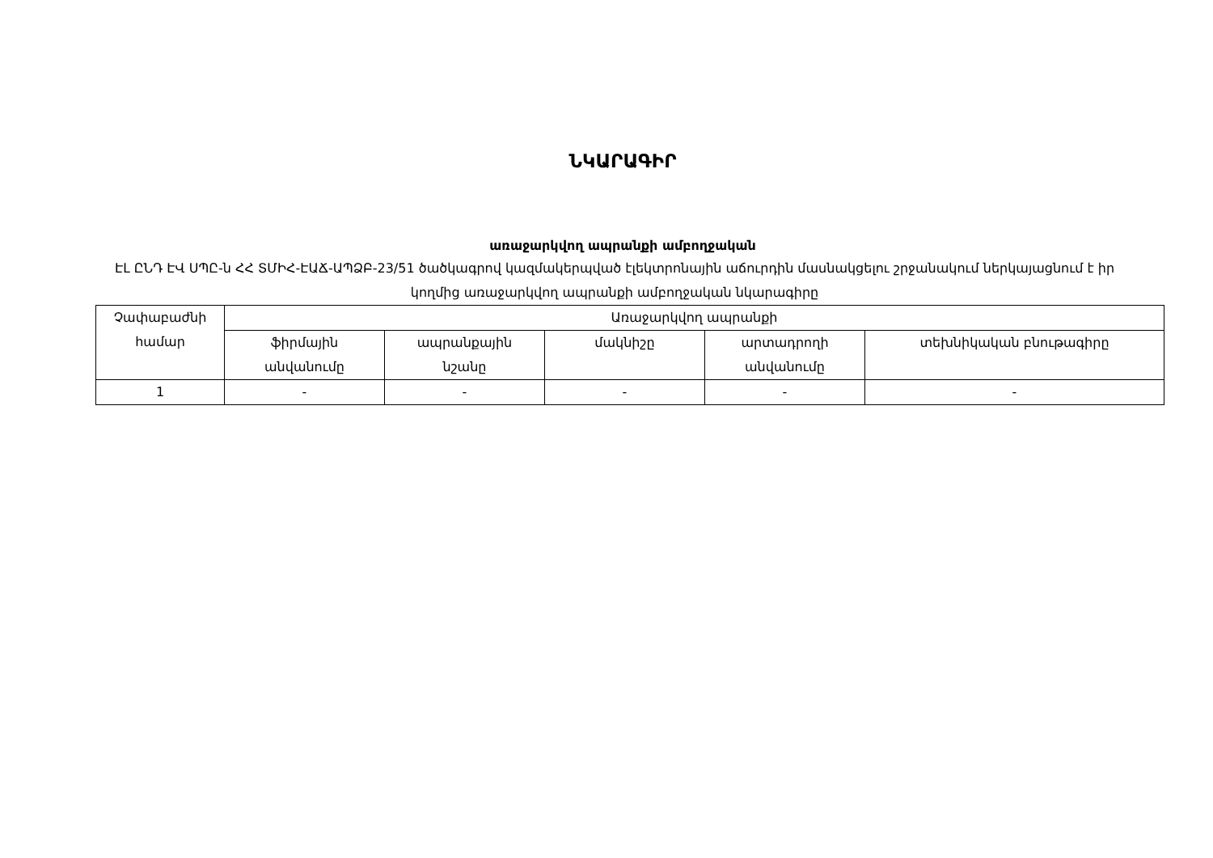ՆԿԱՐԱԳԻՐ
առաջարկվող ապրանքի ամբողջական
ԷԼ ԸՆԴ ԷՎ ՍՊԸ-ն ՀՀ ՏՄԻՀ-ԷԱՃ-ԱՊՁԲ-23/51 ծածկագրով կազմակերպված էլեկտրոնային աճուրդին մասնակցելու շրջանակում ներկայացնում է իր կողմից առաջարկվող ապրանքի ամբողջական նկարագիրը
| Չափաբաժնի համար | Առաջարկվող ապրանքի | | | | |
| --- | --- | --- | --- | --- | --- |
| | ֆիրմային անվանումը | ապրանքային նշանը | մակնիշը | արտադրողի անվանումը | տեխնիկական բնութագիրը |
| 1 | - | - | - | - | - |